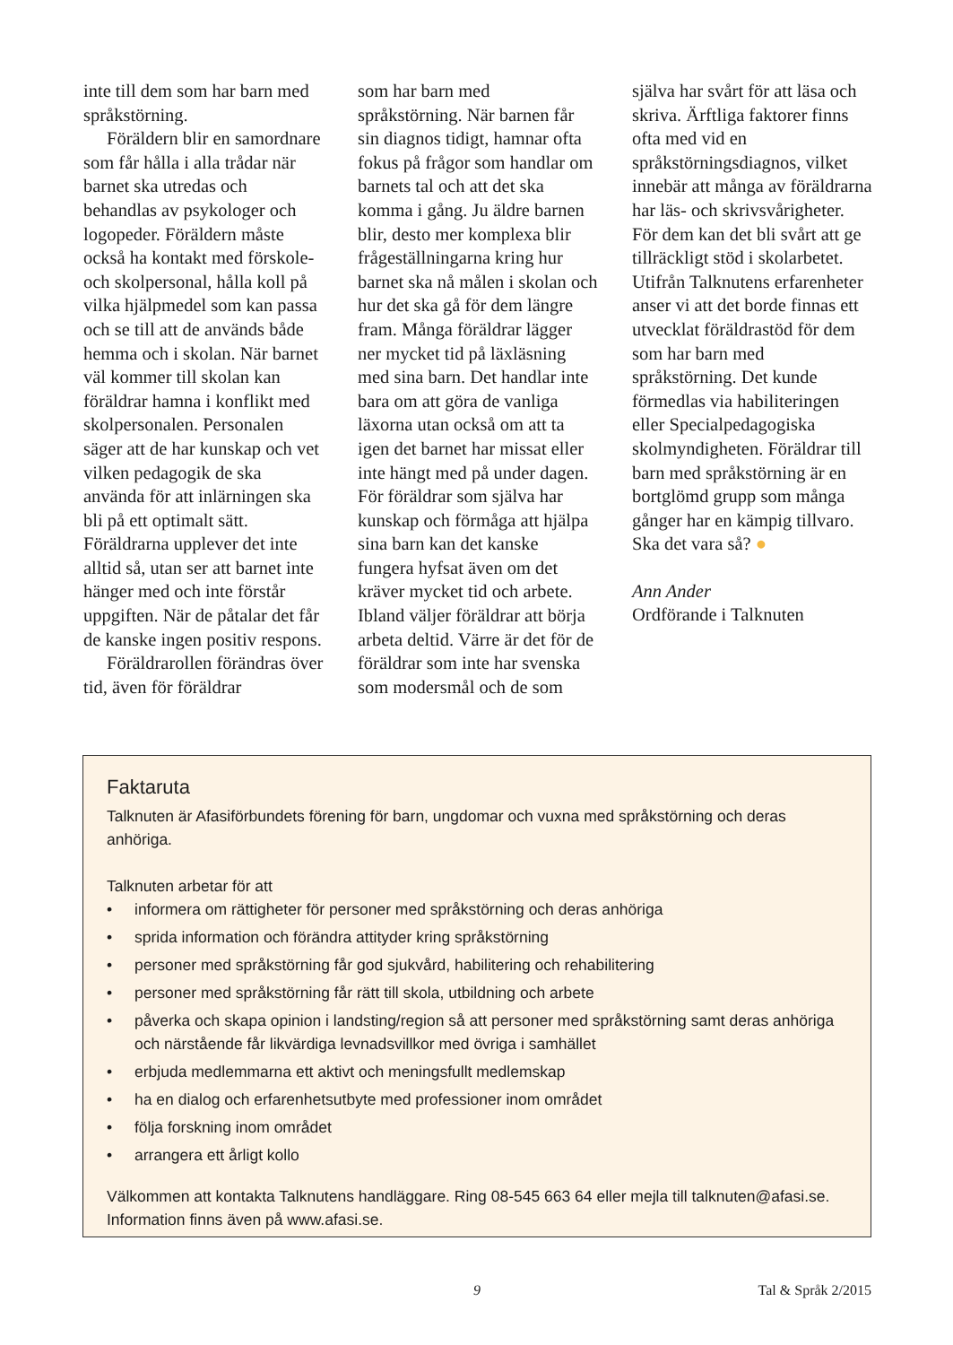inte till dem som har barn med språkstörning.
Föräldern blir en samordnare som får hålla i alla trådar när barnet ska utredas och behandlas av psykologer och logopeder. Föräldern måste också ha kontakt med förskole- och skolpersonal, hålla koll på vilka hjälpmedel som kan passa och se till att de används både hemma och i skolan. När barnet väl kommer till skolan kan föräldrar hamna i konflikt med skolpersonalen. Personalen säger att de har kunskap och vet vilken pedagogik de ska använda för att inlärningen ska bli på ett optimalt sätt. Föräldrarna upplever det inte alltid så, utan ser att barnet inte hänger med och inte förstår uppgiften. När de påtalar det får de kanske ingen positiv respons.
Föräldrarollen förändras över tid, även för föräldrar
som har barn med språkstörning. När barnen får sin diagnos tidigt, hamnar ofta fokus på frågor som handlar om barnets tal och att det ska komma i gång. Ju äldre barnen blir, desto mer komplexa blir frågeställningarna kring hur barnet ska nå målen i skolan och hur det ska gå för dem längre fram. Många föräldrar lägger ner mycket tid på läxläsning med sina barn. Det handlar inte bara om att göra de vanliga läxorna utan också om att ta igen det barnet har missat eller inte hängt med på under dagen. För föräldrar som själva har kunskap och förmåga att hjälpa sina barn kan det kanske fungera hyfsat även om det kräver mycket tid och arbete. Ibland väljer föräldrar att börja arbeta deltid. Värre är det för de föräldrar som inte har svenska som modersmål och de som
själva har svårt för att läsa och skriva. Ärftliga faktorer finns ofta med vid en språkstörningsdiagnos, vilket innebär att många av föräldrarna har läs- och skrivsvårigheter. För dem kan det bli svårt att ge tillräckligt stöd i skolarbetet. Utifrån Talknutens erfarenheter anser vi att det borde finnas ett utvecklat föräldrastöd för dem som har barn med språkstörning. Det kunde förmedlas via habiliteringen eller Specialpedagogiska skolmyndigheten. Föräldrar till barn med språkstörning är en bortglömd grupp som många gånger har en kämpig tillvaro. Ska det vara så? ●
Ann Ander
Ordförande i Talknuten
Faktaruta
Talknuten är Afasiförbundets förening för barn, ungdomar och vuxna med språkstörning och deras anhöriga.
Talknuten arbetar för att
• informera om rättigheter för personer med språkstörning och deras anhöriga
• sprida information och förändra attityder kring språkstörning
• personer med språkstörning får god sjukvård, habilitering och rehabilitering
• personer med språkstörning får rätt till skola, utbildning och arbete
• påverka och skapa opinion i landsting/region så att personer med språkstörning samt deras anhöriga och närstående får likvärdiga levnadsvillkor med övriga i samhället
• erbjuda medlemmarna ett aktivt och meningsfullt medlemskap
• ha en dialog och erfarenhetsutbyte med professioner inom området
• följa forskning inom området
• arrangera ett årligt kollo
Välkommen att kontakta Talknutens handläggare. Ring 08-545 663 64 eller mejla till talknuten@afasi.se. Information finns även på www.afasi.se.
9 Tal & Språk 2/2015